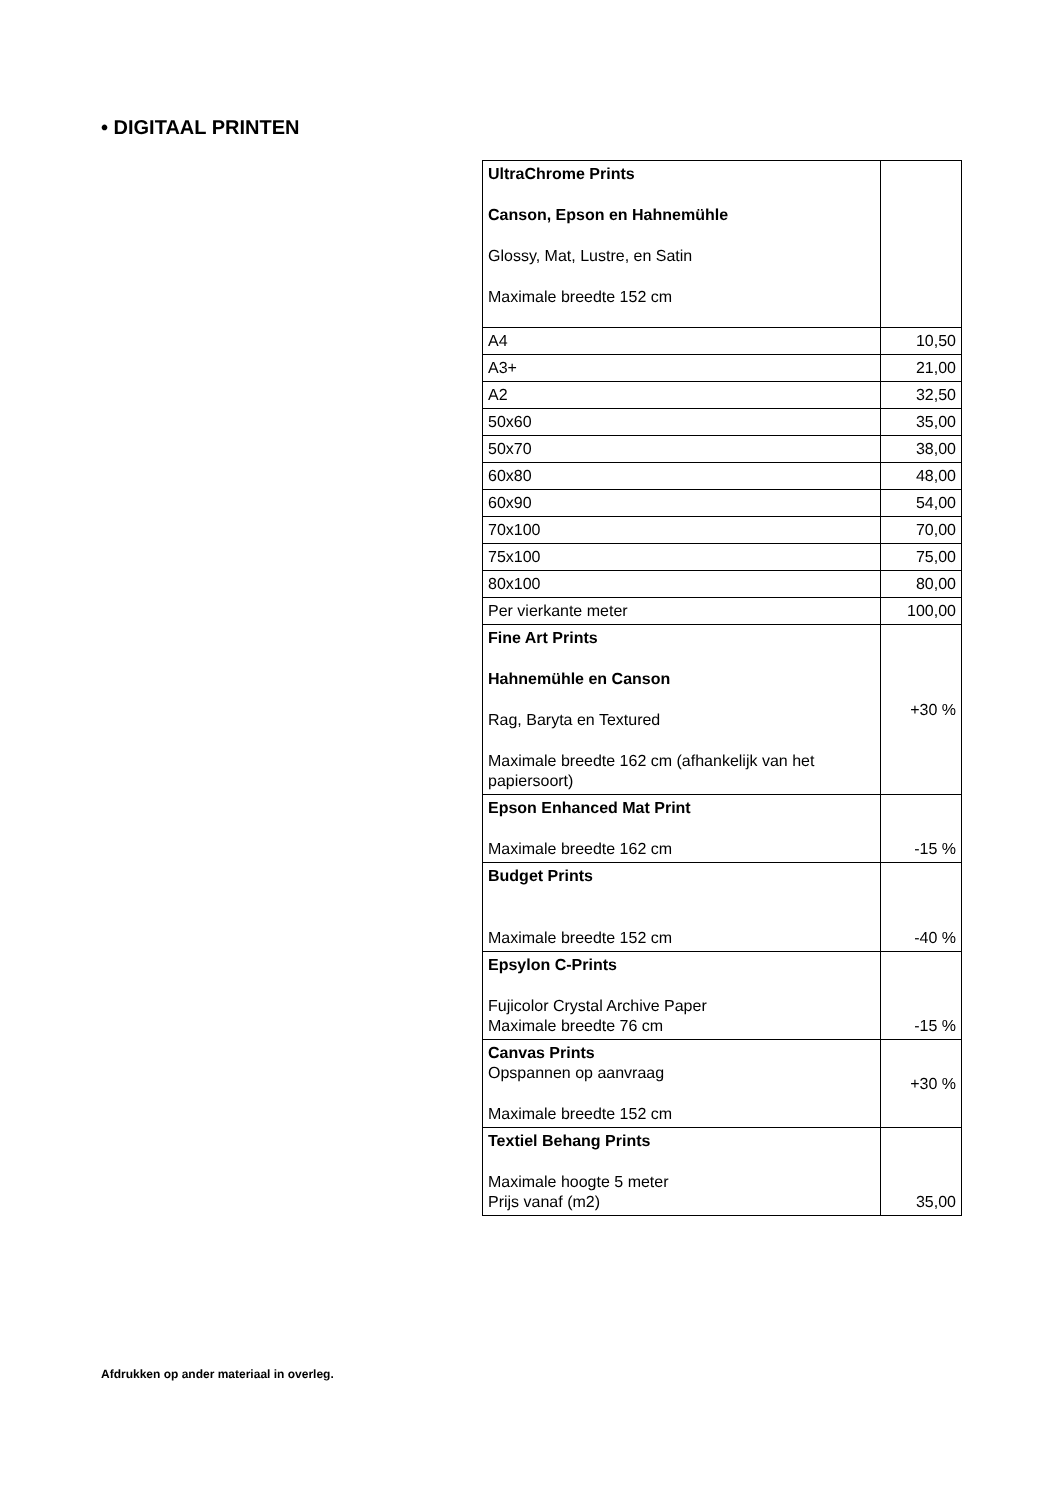• DIGITAAL PRINTEN
| UltraChrome Prints Canson, Epson en Hahnemühle Glossy, Mat, Lustre, en Satin Maximale breedte 152 cm | |
| A4 | 10,50 |
| A3+ | 21,00 |
| A2 | 32,50 |
| 50x60 | 35,00 |
| 50x70 | 38,00 |
| 60x80 | 48,00 |
| 60x90 | 54,00 |
| 70x100 | 70,00 |
| 75x100 | 75,00 |
| 80x100 | 80,00 |
| Per vierkante meter | 100,00 |
| Fine Art Prints Hahnemühle en Canson Rag, Baryta en Textured Maximale breedte 162 cm (afhankelijk van het papiersoort) | +30 % |
| Epson Enhanced Mat Print Maximale breedte 162 cm | -15 % |
| Budget Prints Maximale breedte 152 cm | -40 % |
| Epsylon C-Prints Fujicolor Crystal Archive Paper Maximale breedte 76 cm | -15 % |
| Canvas Prints Opspannen op aanvraag Maximale breedte 152 cm | +30 % |
| Textiel Behang Prints Maximale hoogte 5 meter Prijs vanaf (m2) | 35,00 |
Afdrukken op ander materiaal in overleg.